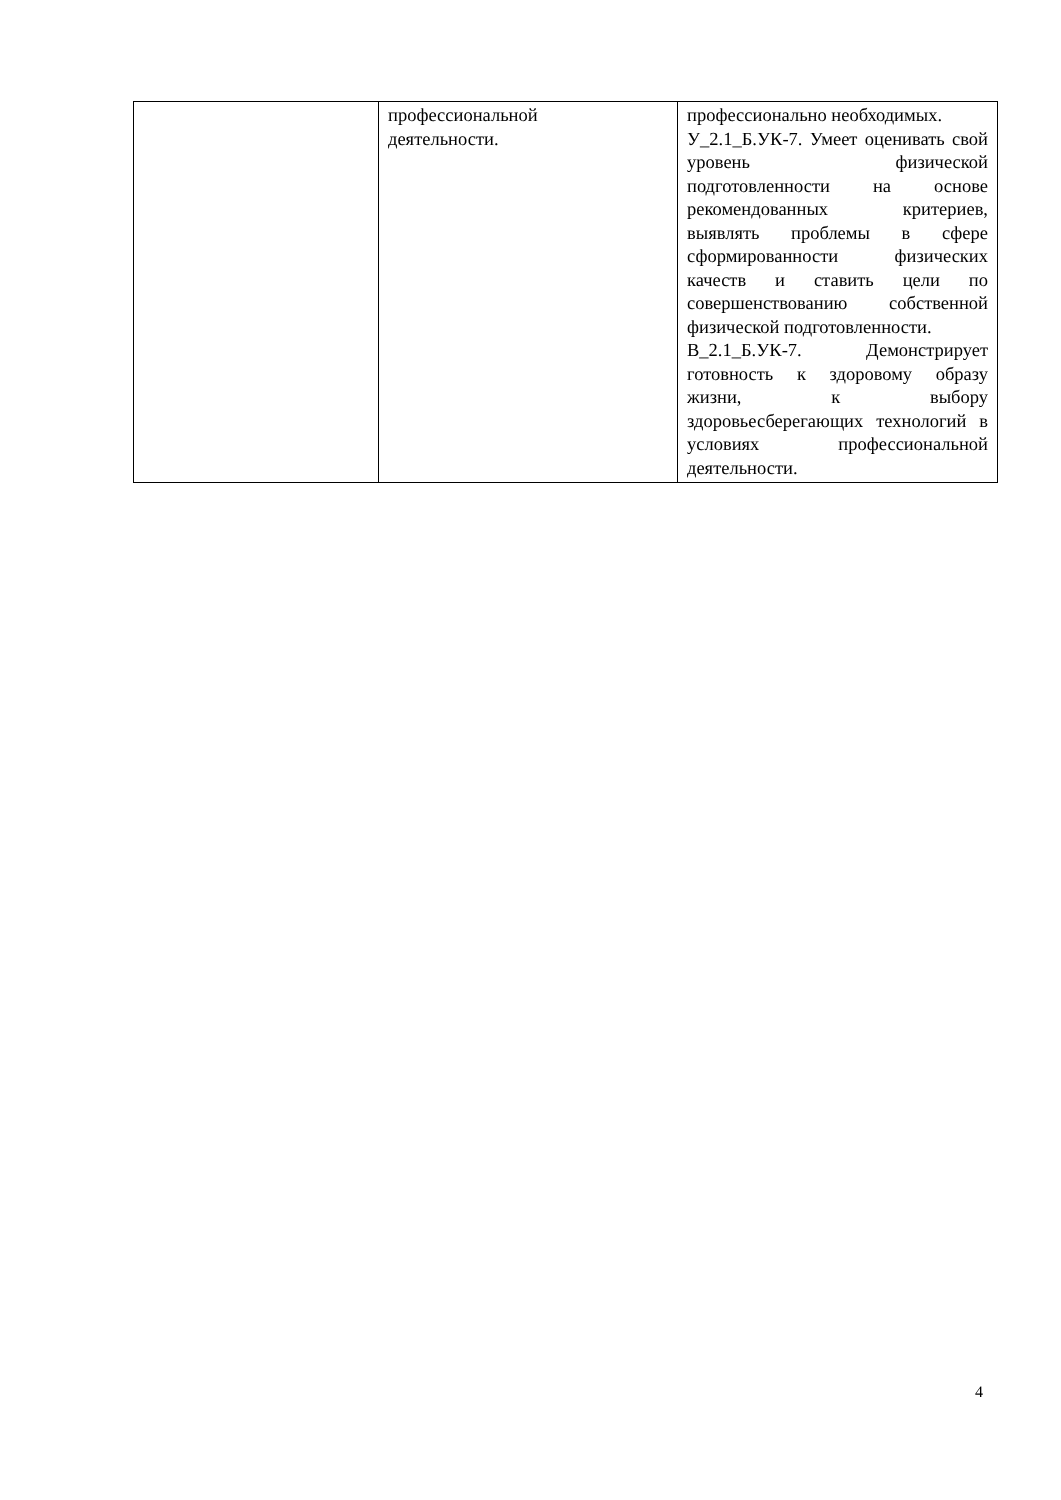| | профессиональной деятельности. | профессионально необходимых. У_2.1_Б.УК-7. Умеет оценивать свой уровень физической подготовленности на основе рекомендованных критериев, выявлять проблемы в сфере сформированности физических качеств и ставить цели по совершенствованию собственной физической подготовленности. В_2.1_Б.УК-7. Демонстрирует готовность к здоровому образу жизни, к выбору здоровьесберегающих технологий в условиях профессиональной деятельности. |
4